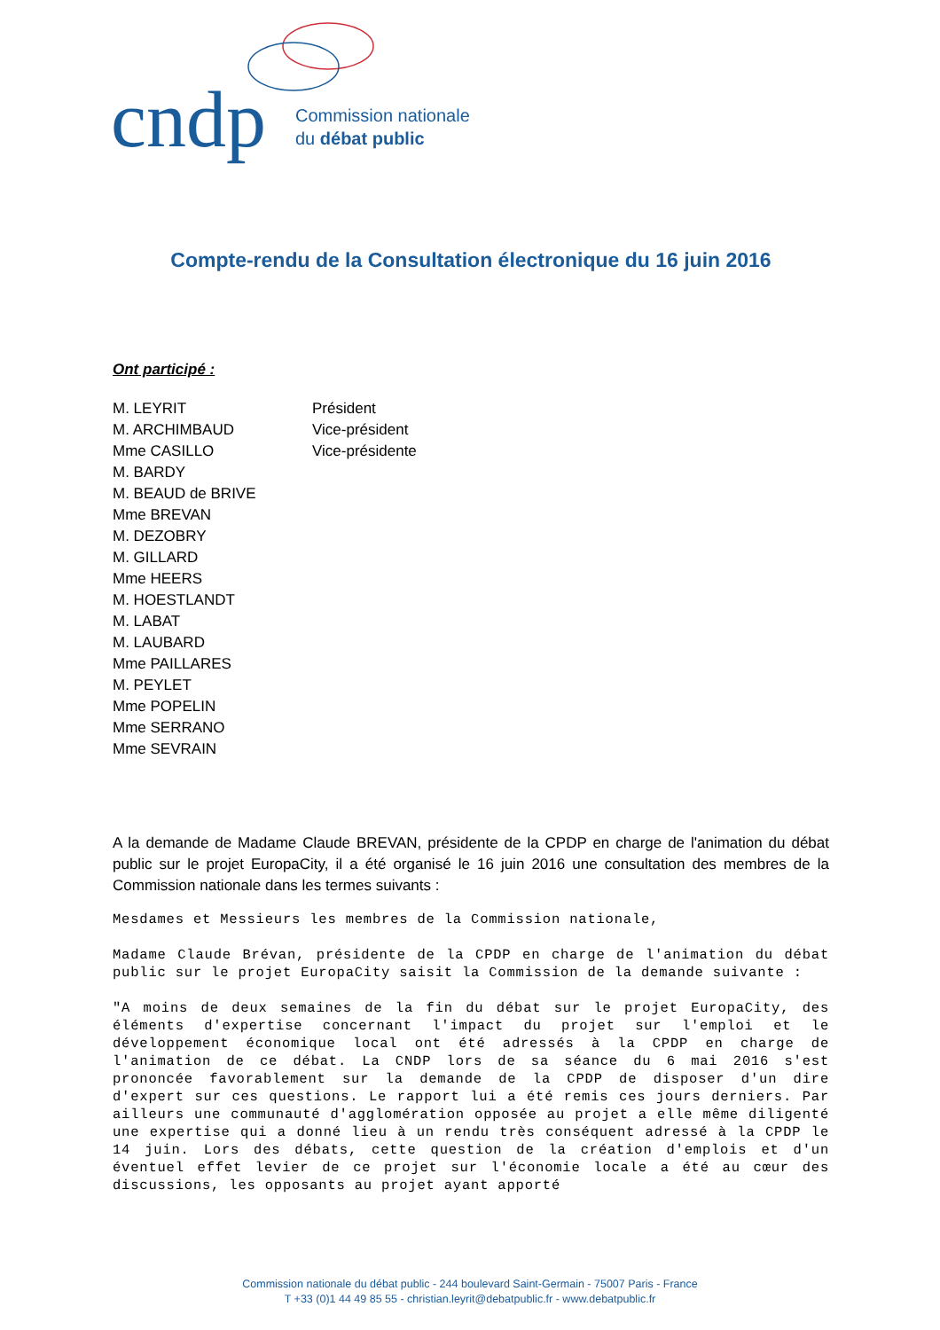cndp
Commission nationale
du débat public
Compte-rendu de la Consultation électronique du 16 juin 2016
Ont participé :
| M. LEYRIT | Président |
| M. ARCHIMBAUD | Vice-président |
| Mme CASILLO | Vice-présidente |
| M. BARDY | |
| M. BEAUD de BRIVE | |
| Mme BREVAN | |
| M. DEZOBRY | |
| M. GILLARD | |
| Mme HEERS | |
| M. HOESTLANDT | |
| M. LABAT | |
| M. LAUBARD | |
| Mme PAILLARES | |
| M. PEYLET | |
| Mme POPELIN | |
| Mme SERRANO | |
| Mme SEVRAIN | |
A la demande de Madame Claude BREVAN, présidente de la CPDP en charge de l'animation du débat public sur le projet EuropaCity, il a été organisé le 16 juin 2016 une consultation des membres de la Commission nationale dans les termes suivants :
Mesdames et Messieurs les membres de la Commission nationale,
Madame Claude Brévan, présidente de la CPDP en charge de l'animation du débat public sur le projet EuropaCity saisit la Commission de la demande suivante :
"A moins de deux semaines de la fin du débat sur le projet EuropaCity, des éléments d'expertise concernant l'impact du projet sur l'emploi et le développement économique local ont été adressés à la CPDP en charge de l'animation de ce débat. La CNDP lors de sa séance du 6 mai 2016 s'est prononcée favorablement sur la demande de la CPDP de disposer d'un dire d'expert sur ces questions. Le rapport lui a été remis ces jours derniers. Par ailleurs une communauté d'agglomération opposée au projet a elle même diligenté une expertise qui a donné lieu à un rendu très conséquent adressé à la CPDP le 14 juin. Lors des débats, cette question de la création d'emplois et d'un éventuel effet levier de ce projet sur l'économie locale a été au cœur des discussions, les opposants au projet ayant apporté
Commission nationale du débat public - 244 boulevard Saint-Germain - 75007 Paris - France
T +33 (0)1 44 49 85 55 - christian.leyrit@debatpublic.fr - www.debatpublic.fr